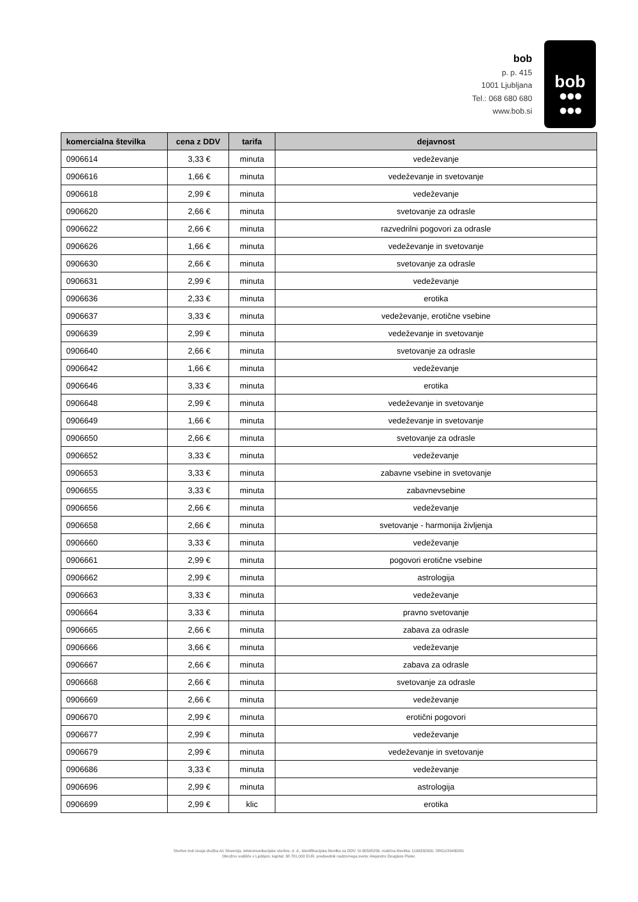bob
p. p. 415
1001 Ljubljana
Tel.: 068 680 680
www.bob.si
bob
●●●
●●●
| komercialna številka | cena z DDV | tarifa | dejavnost |
| --- | --- | --- | --- |
| 0906614 | 3,33 € | minuta | vedeževanje |
| 0906616 | 1,66 € | minuta | vedeževanje in svetovanje |
| 0906618 | 2,99 € | minuta | vedeževanje |
| 0906620 | 2,66 € | minuta | svetovanje za odrasle |
| 0906622 | 2,66 € | minuta | razvedrilni pogovori za odrasle |
| 0906626 | 1,66 € | minuta | vedeževanje in svetovanje |
| 0906630 | 2,66 € | minuta | svetovanje za odrasle |
| 0906631 | 2,99 € | minuta | vedeževanje |
| 0906636 | 2,33 € | minuta | erotika |
| 0906637 | 3,33 € | minuta | vedeževanje, erotične vsebine |
| 0906639 | 2,99 € | minuta | vedeževanje in svetovanje |
| 0906640 | 2,66 € | minuta | svetovanje za odrasle |
| 0906642 | 1,66 € | minuta | vedeževanje |
| 0906646 | 3,33 € | minuta | erotika |
| 0906648 | 2,99 € | minuta | vedeževanje in svetovanje |
| 0906649 | 1,66 € | minuta | vedeževanje in svetovanje |
| 0906650 | 2,66 € | minuta | svetovanje za odrasle |
| 0906652 | 3,33 € | minuta | vedeževanje |
| 0906653 | 3,33 € | minuta | zabavne vsebine in svetovanje |
| 0906655 | 3,33 € | minuta | zabavnevsebine |
| 0906656 | 2,66 € | minuta | vedeževanje |
| 0906658 | 2,66 € | minuta | svetovanje - harmonija življenja |
| 0906660 | 3,33 € | minuta | vedeževanje |
| 0906661 | 2,99 € | minuta | pogovori erotične vsebine |
| 0906662 | 2,99 € | minuta | astrologija |
| 0906663 | 3,33 € | minuta | vedeževanje |
| 0906664 | 3,33 € | minuta | pravno svetovanje |
| 0906665 | 2,66 € | minuta | zabava za odrasle |
| 0906666 | 3,66 € | minuta | vedeževanje |
| 0906667 | 2,66 € | minuta | zabava za odrasle |
| 0906668 | 2,66 € | minuta | svetovanje za odrasle |
| 0906669 | 2,66 € | minuta | vedeževanje |
| 0906670 | 2,99 € | minuta | erotični pogovori |
| 0906677 | 2,99 € | minuta | vedeževanje |
| 0906679 | 2,99 € | minuta | vedeževanje in svetovanje |
| 0906686 | 3,33 € | minuta | vedeževanje |
| 0906696 | 2,99 € | minuta | astrologija |
| 0906699 | 2,99 € | klic | erotika |
Storitve bob izvaja družba A1 Slovenija, telekomunikacijske storitve, d. d., identifikacijska številka za DDV: SI 60595256, matična številka: 1196332000, SRG1/29430/00.
Okrožno sodišče v Ljubljani, kapital: 38.781.000 EUR, predsednik nadzornega sveta: Alejandro Douglass Plater.